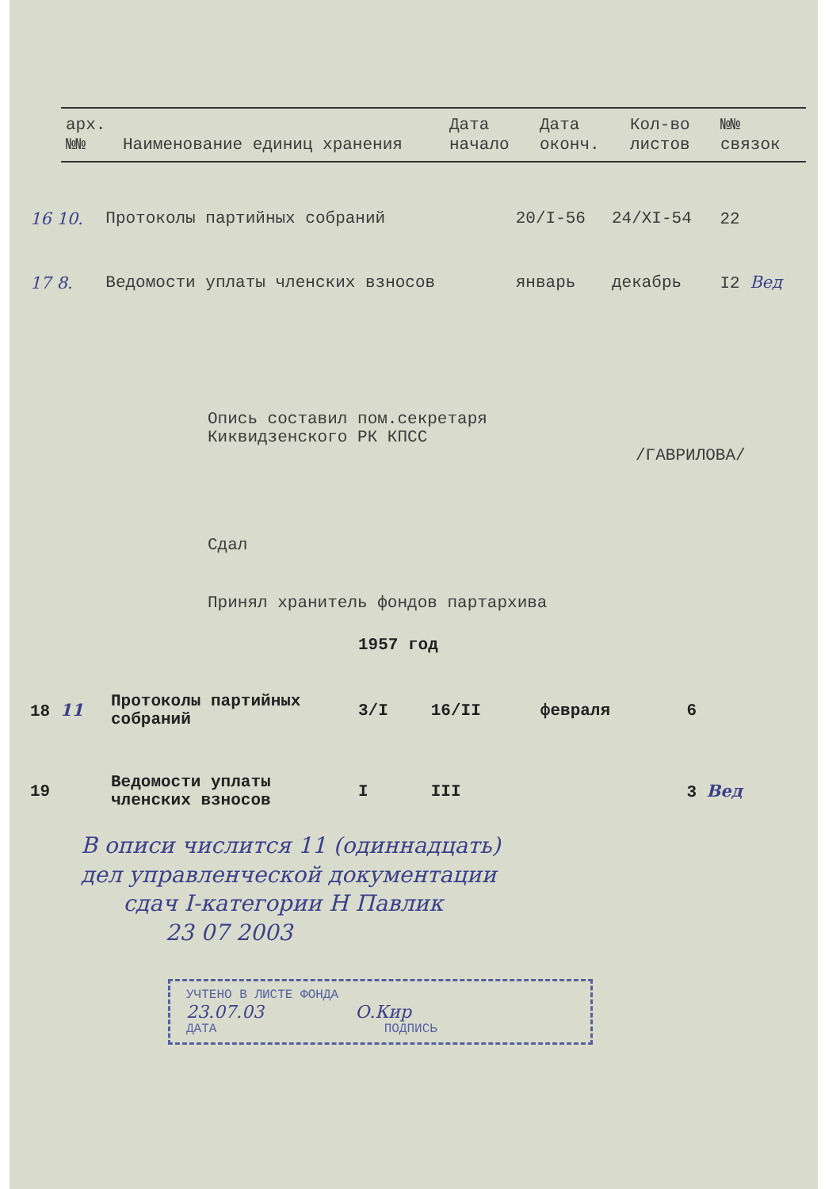| арх. №№ | Наименование единиц хранения | Дата начало | Дата оконч. | Кол-во листов | №№ связок |
| 16 10. | Протоколы партийных собраний | 20/I-56 | 24/XI-54 | 22 |
| 17 8. | Ведомости уплаты членских взносов | январь | декабрь | I2 Вед |
Опись составил пом.секретаря
Киквидзенского РК КПСС
/ГАВРИЛОВА/
Сдал
Принял хранитель фондов партархива
1957 год
| 18 11 | Протоколы партийных собраний | 3/I | 16/II | февраля | 6 |
| 19 | Ведомости уплаты членских взносов | I | III | | 3 Вед |
В описи числится 11 (одиннадцать)
дел управленческой документации
сдач I-категории Н Павлик
23 07 2003
УЧТЕНО В ЛИСТЕ ФОНДА
23.07.03 О.Кир
ДАТА ПОДПИСЬ